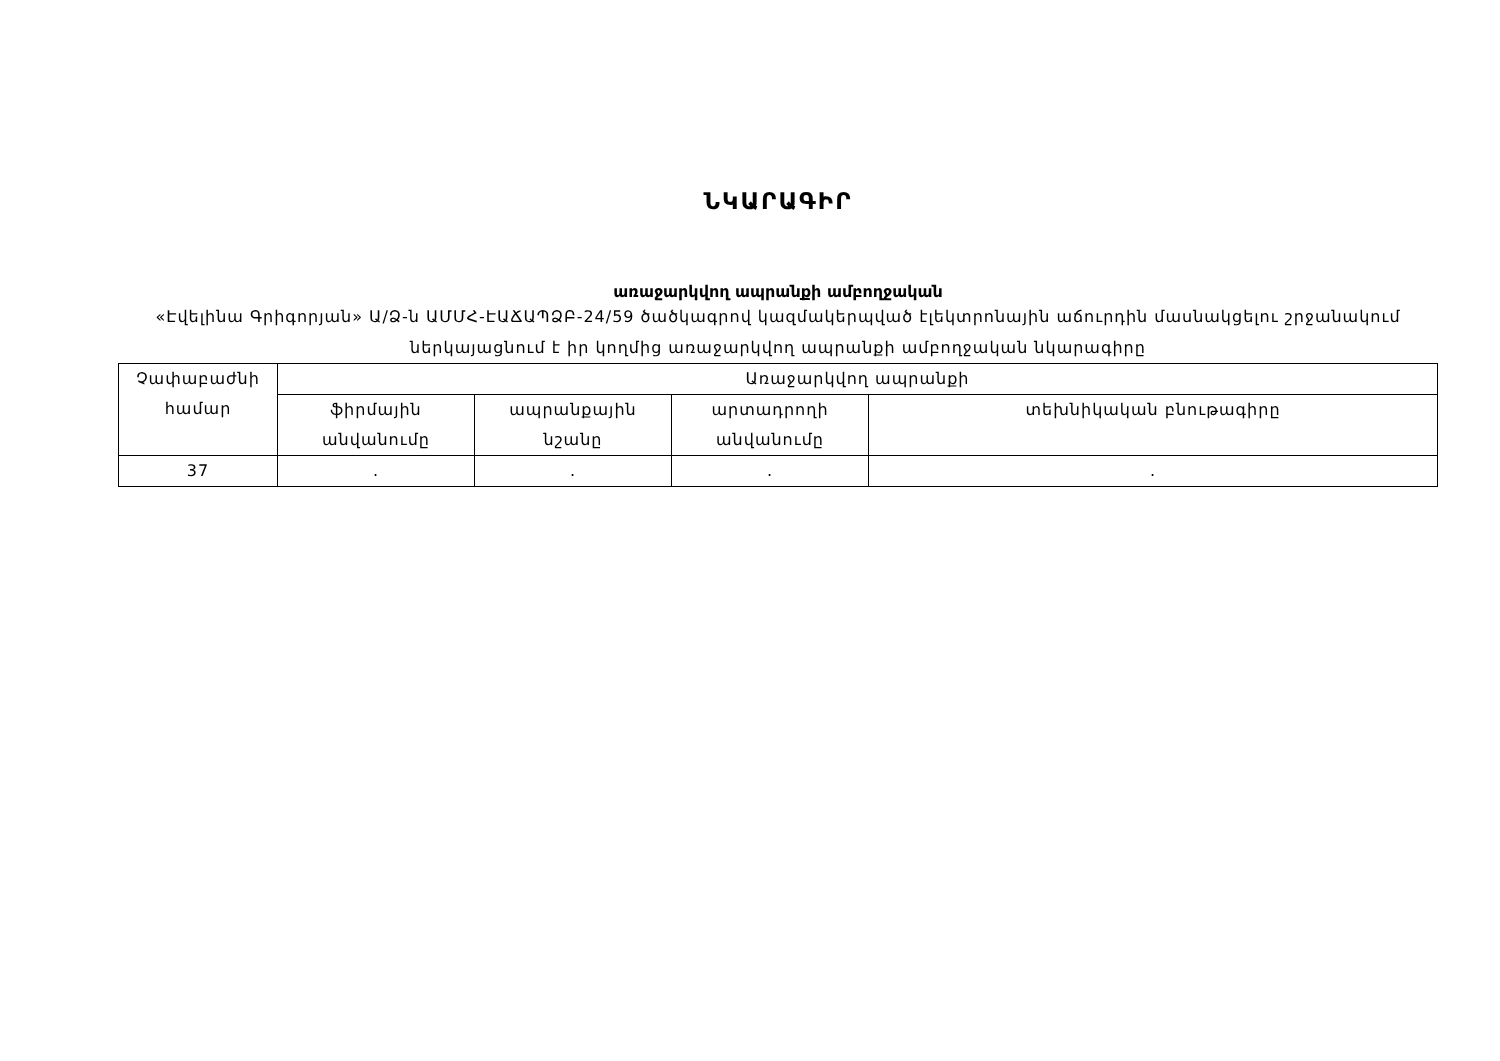ՆԿԱՐԱԳԻՐ
առաջարկվող ապրանքի ամբողջական
«Էվելինա Գրիգորյան» Ա/Ձ-ն ԱՄՄՀ-ԷԱՃԱՊՁԲ-24/59 ծածկագրով կազմակերպված էլեկտրոնային աճուրդին մասնակցելու շրջանակում ներկայացնում է իր կողմից առաջարկվող ապրանքի ամբողջական նկարագիրը
| Չափաբաժնի համար | Առաջարկվող ապրանքի | | | |
| --- | --- | --- | --- | --- |
| | ֆիրմային անվանումը | ապրանքային նշանը | արտադրողի անվանումը | տեխնիկական բնութագիրը |
| 37 | . | . | . | . |